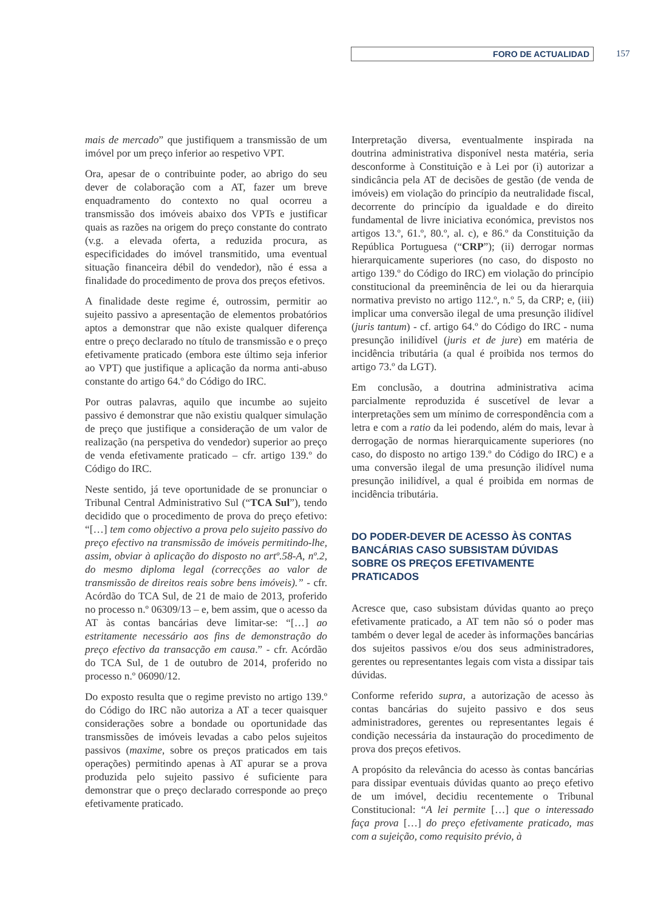FORO DE ACTUALIDAD 157
mais de mercado” que justifiquem a transmissão de um imóvel por um preço inferior ao respetivo VPT.
Ora, apesar de o contribuinte poder, ao abrigo do seu dever de colaboração com a AT, fazer um breve enquadramento do contexto no qual ocorreu a transmissão dos imóveis abaixo dos VPTs e justificar quais as razões na origem do preço constante do contrato (v.g. a elevada oferta, a reduzida procura, as especificidades do imóvel transmitido, uma eventual situação financeira débil do vendedor), não é essa a finalidade do procedimento de prova dos preços efetivos.
A finalidade deste regime é, outrossim, permitir ao sujeito passivo a apresentação de elementos probatórios aptos a demonstrar que não existe qualquer diferença entre o preço declarado no título de transmissão e o preço efetivamente praticado (embora este último seja inferior ao VPT) que justifique a aplicação da norma anti-abuso constante do artigo 64.º do Código do IRC.
Por outras palavras, aquilo que incumbe ao sujeito passivo é demonstrar que não existiu qualquer simulação de preço que justifique a consideração de um valor de realização (na perspetiva do vendedor) superior ao preço de venda efetivamente praticado – cfr. artigo 139.º do Código do IRC.
Neste sentido, já teve oportunidade de se pronunciar o Tribunal Central Administrativo Sul (“TCA Sul”), tendo decidido que o procedimento de prova do preço efetivo: “[…] tem como objectivo a prova pelo sujeito passivo do preço efectivo na transmissão de imóveis permitindo-lhe, assim, obviar à aplicação do disposto no artº.58-A, nº.2, do mesmo diploma legal (correcções ao valor de transmissão de direitos reais sobre bens imóveis).” - cfr. Acórdão do TCA Sul, de 21 de maio de 2013, proferido no processo n.º 06309/13 – e, bem assim, que o acesso da AT às contas bancárias deve limitar-se: “[…] ao estritamente necessário aos fins de demonstração do preço efectivo da transacção em causa.” - cfr. Acórdão do TCA Sul, de 1 de outubro de 2014, proferido no processo n.º 06090/12.
Do exposto resulta que o regime previsto no artigo 139.º do Código do IRC não autoriza a AT a tecer quaisquer considerações sobre a bondade ou oportunidade das transmissões de imóveis levadas a cabo pelos sujeitos passivos (maxime, sobre os preços praticados em tais operações) permitindo apenas à AT apurar se a prova produzida pelo sujeito passivo é suficiente para demonstrar que o preço declarado corresponde ao preço efetivamente praticado.
Interpretação diversa, eventualmente inspirada na doutrina administrativa disponível nesta matéria, seria desconforme à Constituição e à Lei por (i) autorizar a sindicância pela AT de decisões de gestão (de venda de imóveis) em violação do princípio da neutralidade fiscal, decorrente do princípio da igualdade e do direito fundamental de livre iniciativa económica, previstos nos artigos 13.º, 61.º, 80.º, al. c), e 86.º da Constituição da República Portuguesa (“CRP”); (ii) derrogar normas hierarquicamente superiores (no caso, do disposto no artigo 139.º do Código do IRC) em violação do princípio constitucional da preeminência de lei ou da hierarquia normativa previsto no artigo 112.º, n.º 5, da CRP; e, (iii) implicar uma conversão ilegal de uma presunção ilidível (juris tantum) - cf. artigo 64.º do Código do IRC - numa presunção inilidível (juris et de jure) em matéria de incidência tributária (a qual é proibida nos termos do artigo 73.º da LGT).
Em conclusão, a doutrina administrativa acima parcialmente reproduzida é suscetível de levar a interpretações sem um mínimo de correspondência com a letra e com a ratio da lei podendo, além do mais, levar à derrogação de normas hierarquicamente superiores (no caso, do disposto no artigo 139.º do Código do IRC) e a uma conversão ilegal de uma presunção ilidível numa presunção inilidível, a qual é proibida em normas de incidência tributária.
DO PODER-DEVER DE ACESSO ÀS CONTAS BANCÁRIAS CASO SUBSISTAM DÚVIDAS SOBRE OS PREÇOS EFETIVAMENTE PRATICADOS
Acresce que, caso subsistam dúvidas quanto ao preço efetivamente praticado, a AT tem não só o poder mas também o dever legal de aceder às informações bancárias dos sujeitos passivos e/ou dos seus administradores, gerentes ou representantes legais com vista a dissipar tais dúvidas.
Conforme referido supra, a autorização de acesso às contas bancárias do sujeito passivo e dos seus administradores, gerentes ou representantes legais é condição necessária da instauração do procedimento de prova dos preços efetivos.
A propósito da relevância do acesso às contas bancárias para dissipar eventuais dúvidas quanto ao preço efetivo de um imóvel, decidiu recentemente o Tribunal Constitucional: “A lei permite […] que o interessado faça prova […] do preço efetivamente praticado, mas com a sujeição, como requisito prévio, à